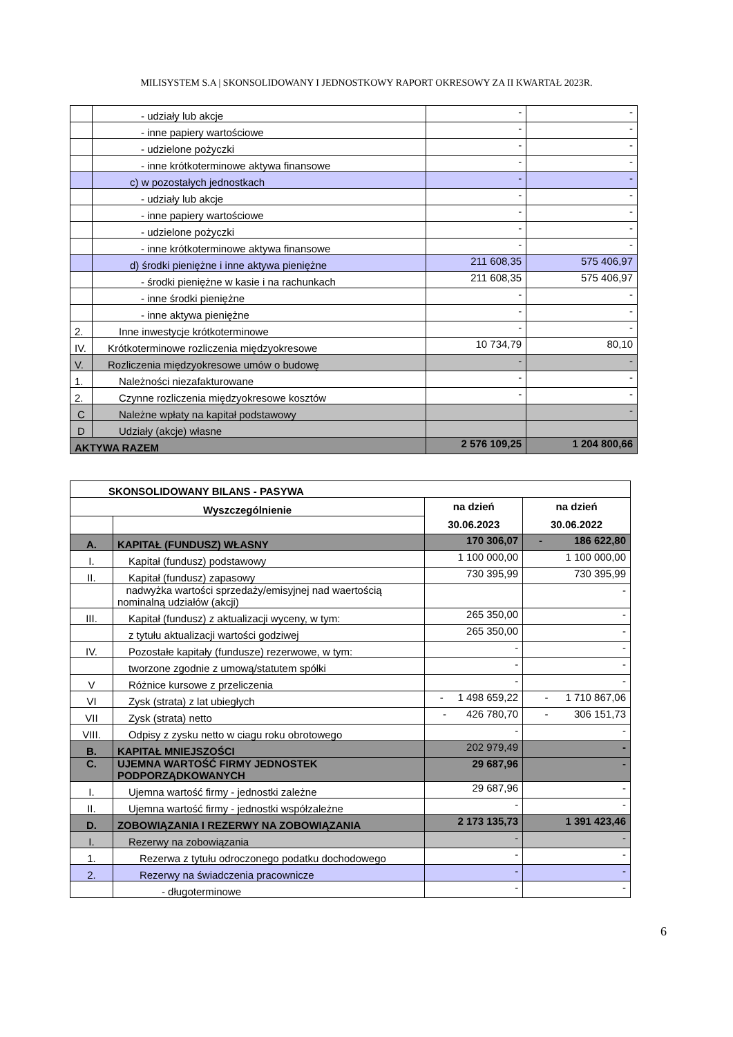MILISYSTEM S.A | SKONSOLIDOWANY I JEDNOSTKOWY RAPORT OKRESOWY ZA II KWARTAŁ 2023R.
| | - udziały lub akcje | - | - |
| | - inne papiery wartościowe | - | - |
| | - udzielone pożyczki | - | - |
| | - inne krótkoterminowe aktywa finansowe | - | - |
| | c) w pozostałych jednostkach | - | - |
| | - udziały lub akcje | - | - |
| | - inne papiery wartościowe | - | - |
| | - udzielone pożyczki | - | - |
| | - inne krótkoterminowe aktywa finansowe | - | - |
| | d) środki pieniężne i inne aktywa pieniężne | 211 608,35 | 575 406,97 |
| | - środki pieniężne w kasie i na rachunkach | 211 608,35 | 575 406,97 |
| | - inne środki pieniężne | - | - |
| | - inne aktywa pieniężne | - | - |
| 2. | Inne inwestycje krótkoterminowe | - | - |
| IV. | Krótkoterminowe rozliczenia międzyokresowe | 10 734,79 | 80,10 |
| V. | Rozliczenia międzyokresowe umów o budowę | - | - |
| 1. | Należności niezafakturowane | - | - |
| 2. | Czynne rozliczenia międzyokresowe kosztów | - | - |
| C | Należne wpłaty na kapitał podstawowy | | - |
| D | Udziały (akcje) własne | | |
| AKTYWA RAZEM | | 2 576 109,25 | 1 204 800,66 |
| SKONSOLIDOWANY BILANS - PASYWA | | | |
| Wyszczególnienie | | na dzień 30.06.2023 | na dzień 30.06.2022 |
| A. | KAPITAŁ (FUNDUSZ) WŁASNY | 170 306,07 | - 186 622,80 |
| I. | Kapitał (fundusz) podstawowy | 1 100 000,00 | 1 100 000,00 |
| II. | Kapitał (fundusz) zapasowy | 730 395,99 | 730 395,99 |
| | nadwyżka wartości sprzedaży/emisyjnej nad waertością nominalną udziałów (akcji) | | - |
| III. | Kapitał (fundusz) z aktualizacji wyceny, w tym: | 265 350,00 | - |
| | z tytułu aktualizacji wartości godziwej | 265 350,00 | - |
| IV. | Pozostałe kapitały (fundusze) rezerwowe, w tym: | - | - |
| | tworzone zgodnie z umową/statutem spółki | - | - |
| V | Różnice kursowe z przeliczenia | - | - |
| VI | Zysk (strata) z lat ubiegłych | - 1 498 659,22 | - 1 710 867,06 |
| VII | Zysk (strata) netto | - 426 780,70 | - 306 151,73 |
| VIII. | Odpisy z zysku netto w ciagu roku obrotowego | - | - |
| B. | KAPITAŁ MNIEJSZOŚCI | 202 979,49 | - |
| C. | UJEMNA WARTOŚĆ FIRMY JEDNOSTEK PODPORZĄDKOWANYCH | 29 687,96 | - |
| I. | Ujemna wartość firmy - jednostki zależne | 29 687,96 | - |
| II. | Ujemna wartość firmy - jednostki współzależne | - | - |
| D. | ZOBOWIĄZANIA I REZERWY NA ZOBOWIĄZANIA | 2 173 135,73 | 1 391 423,46 |
| I. | Rezerwy na zobowiązania | - | - |
| 1. | Rezerwa z tytułu odroczonego podatku dochodowego | - | - |
| 2. | Rezerwy na świadczenia pracownicze | - | - |
| | - długoterminowe | - | - |
6